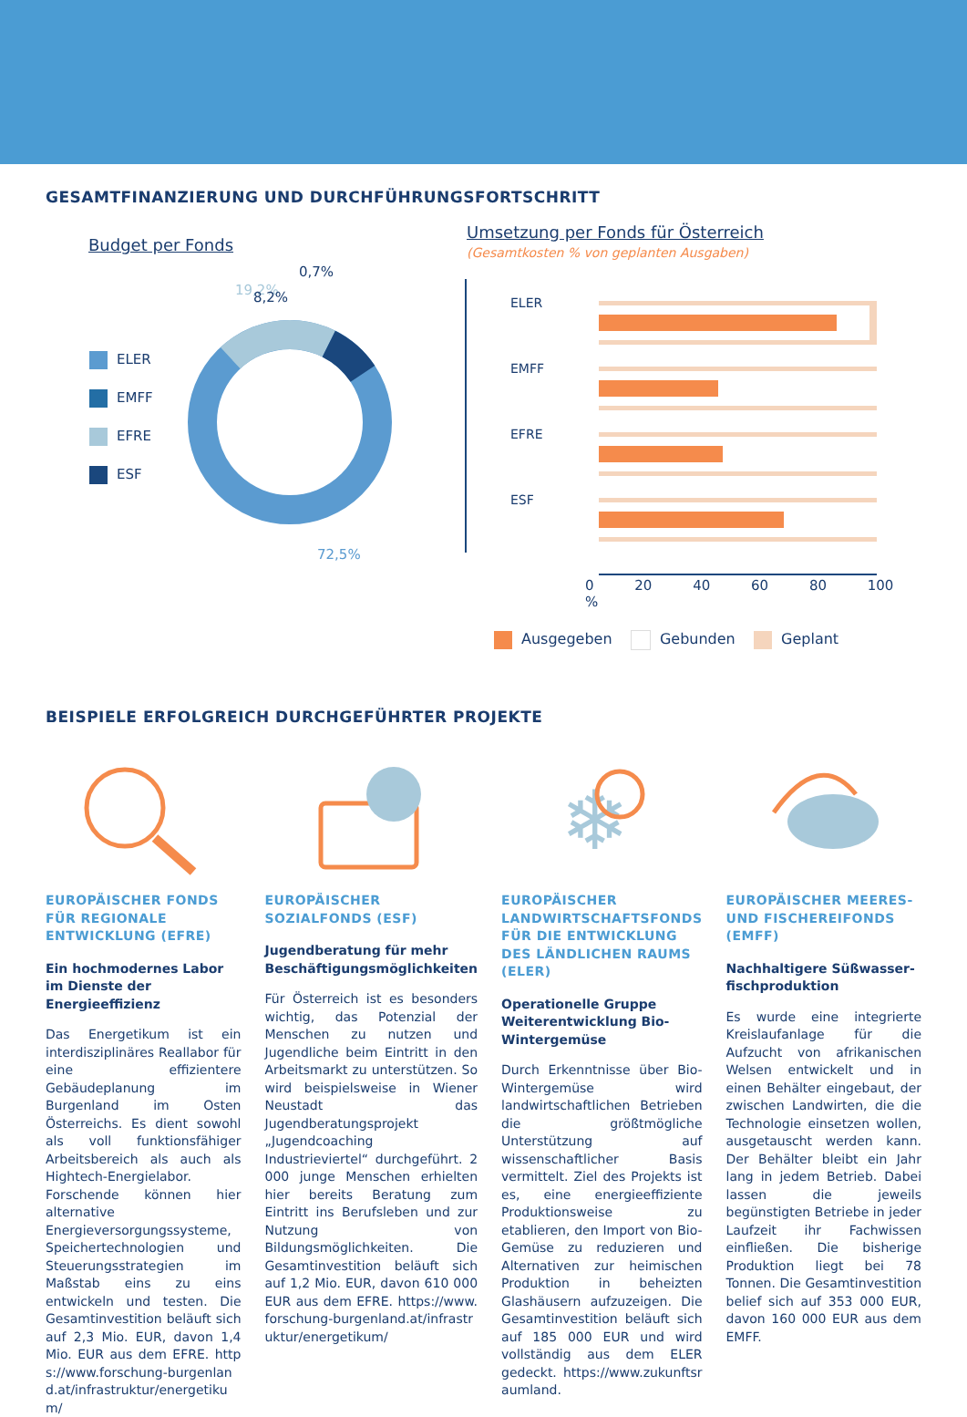GESAMTFINANZIERUNG UND DURCHFÜHRUNGSFORTSCHRITT
Budget per Fonds
ELER
EMFF
EFRE
ESF
19,2%
0,7%
8,2%
72,5%
Umsetzung per Fonds für Österreich
(Gesamtkosten % von geplanten Ausgaben)
ELER
EMFF
EFRE
ESF
0 20 40 60 80 100 %
Ausgegeben Gebunden Geplant
BEISPIELE ERFOLGREICH DURCHGEFÜHRTER PROJEKTE
EUROPÄISCHER FONDS FÜR REGIONALE ENTWICKLUNG (EFRE)
Ein hochmodernes Labor im Dienste der Energieeffizienz
Das Energetikum ist ein interdisziplinäres Reallabor für eine effizientere Gebäudeplanung im Burgenland im Osten Österreichs. Es dient sowohl als voll funktionsfähiger Arbeitsbereich als auch als Hightech-Energielabor. Forschende können hier alternative Energieversorgungssysteme, Speichertechnologien und Steuerungsstrategien im Maßstab eins zu eins entwickeln und testen. Die Gesamtinvestition beläuft sich auf 2,3 Mio. EUR, davon 1,4 Mio. EUR aus dem EFRE. https://www.forschung-burgenland.at/infrastruktur/energetikum/
EUROPÄISCHER SOZIALFONDS (ESF)
Jugendberatung für mehr Beschäftigungsmöglichkeiten
Für Österreich ist es besonders wichtig, das Potenzial der Menschen zu nutzen und Jugendliche beim Eintritt in den Arbeitsmarkt zu unterstützen. So wird beispielsweise in Wiener Neustadt das Jugendberatungsprojekt „Jugendcoaching Industrieviertel“ durchgeführt. 2 000 junge Menschen erhielten hier bereits Beratung zum Eintritt ins Berufsleben und zur Nutzung von Bildungsmöglichkeiten. Die Gesamtinvestition beläuft sich auf 1,2 Mio. EUR, davon 610 000 EUR aus dem EFRE. https://www.forschung-burgenland.at/infrastruktur/energetikum/
❄
EUROPÄISCHER LANDWIRTSCHAFTSFONDS FÜR DIE ENTWICKLUNG DES LÄNDLICHEN RAUMS (ELER)
Operationelle Gruppe Weiterentwicklung Bio-Wintergemüse
Durch Erkenntnisse über Bio-Wintergemüse wird landwirtschaftlichen Betrieben die größtmögliche Unterstützung auf wissenschaftlicher Basis vermittelt. Ziel des Projekts ist es, eine energieeffiziente Produktionsweise zu etablieren, den Import von Bio-Gemüse zu reduzieren und Alternativen zur heimischen Produktion in beheizten Glashäusern aufzuzeigen. Die Gesamtinvestition beläuft sich auf 185 000 EUR und wird vollständig aus dem ELER gedeckt. https://www.zukunftsraumland.
EUROPÄISCHER MEERES- UND FISCHEREIFONDS (EMFF)
Nachhaltigere Süßwasser­fischproduktion
Es wurde eine integrierte Kreislaufanlage für die Aufzucht von afrikanischen Welsen entwickelt und in einen Behälter eingebaut, der zwischen Landwirten, die die Technologie einsetzen wollen, ausgetauscht werden kann. Der Behälter bleibt ein Jahr lang in jedem Betrieb. Dabei lassen die jeweils begünstigten Betriebe in jeder Laufzeit ihr Fachwissen einfließen. Die bisherige Produktion liegt bei 78 Tonnen. Die Gesamtinvestition belief sich auf 353 000 EUR, davon 160 000 EUR aus dem EMFF.